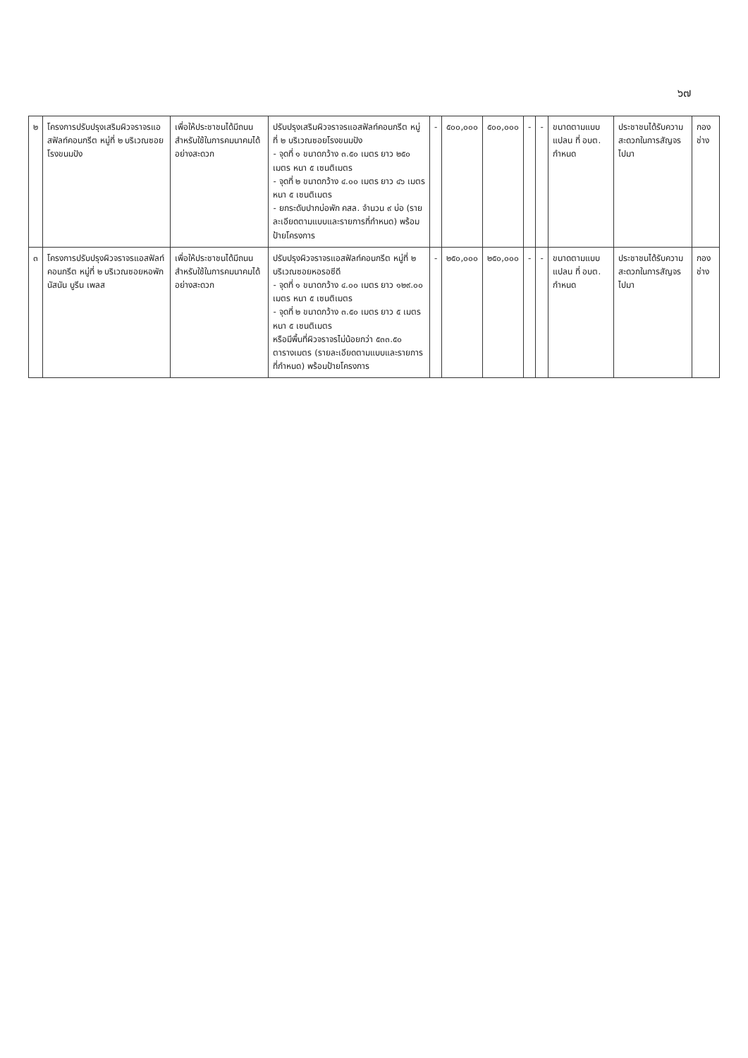๖๗
| ๒ | โครงการปรับปรุงเสริมผิวจราจรแอสฟัลท์คอนกรีต หมู่ที่ ๒ บริเวณซอยโรงขนมปัง | เพื่อให้ประชาชนได้มีถนนสำหรับใช้ในการคมนาคมได้อย่างสะดวก | ปรับปรุงเสริมผิวจราจรแอสฟัลท์คอนกรีต หมู่ที่ ๒ บริเวณซอยโรงขนมปัง - จุดที่ ๑ ขนาดกว้าง ๓.๕๐ เมตร ยาว ๒๕๐ เมตร หนา ๕ เซนติเมตร - จุดที่ ๒ ขนาดกว้าง ๔.๐๐ เมตร ยาว ๔๖ เมตร หนา ๕ เซนติเมตร - ยกระดับปากบ่อพัก คสล. จำนวน ๙ บ่อ (รายละเอียดตามแบบและรายการที่กำหนด) พร้อมป้ายโครงการ | - | ๕๐๐,๐๐๐ | ๕๐๐,๐๐๐ | - | - | ขนาดตามแบบแปลน ที่ อบต. กำหนด | ประชาชนได้รับความสะดวกในการสัญจรไปมา | กองช่าง |
| ๓ | โครงการปรับปรุงผิวจราจรแอสฟัลท์คอนกรีต หมู่ที่ ๒ บริเวณซอยหอพักนัสนัน บูรีน เพลส | เพื่อให้ประชาชนได้มีถนนสำหรับใช้ในการคมนาคมได้อย่างสะดวก | ปรับปรุงผิวจราจรแอสฟัลท์คอนกรีต หมู่ที่ ๒ บริเวณซอยหอรอซีดี - จุดที่ ๑ ขนาดกว้าง ๔.๐๐ เมตร ยาว ๑๒๙.๐๐ เมตร หนา ๕ เซนติเมตร - จุดที่ ๒ ขนาดกว้าง ๓.๕๐ เมตร ยาว ๕ เมตร หนา ๕ เซนติเมตร หรือมีพื้นที่ผิวจราจรไม่น้อยกว่า ๕๓๓.๕๐ ตารางเมตร (รายละเอียดตามแบบและรายการที่กำหนด) พร้อมป้ายโครงการ | - | ๒๕๐,๐๐๐ | ๒๕๐,๐๐๐ | - | - | ขนาดตามแบบแปลน ที่ อบต. กำหนด | ประชาชนได้รับความสะดวกในการสัญจรไปมา | กองช่าง |